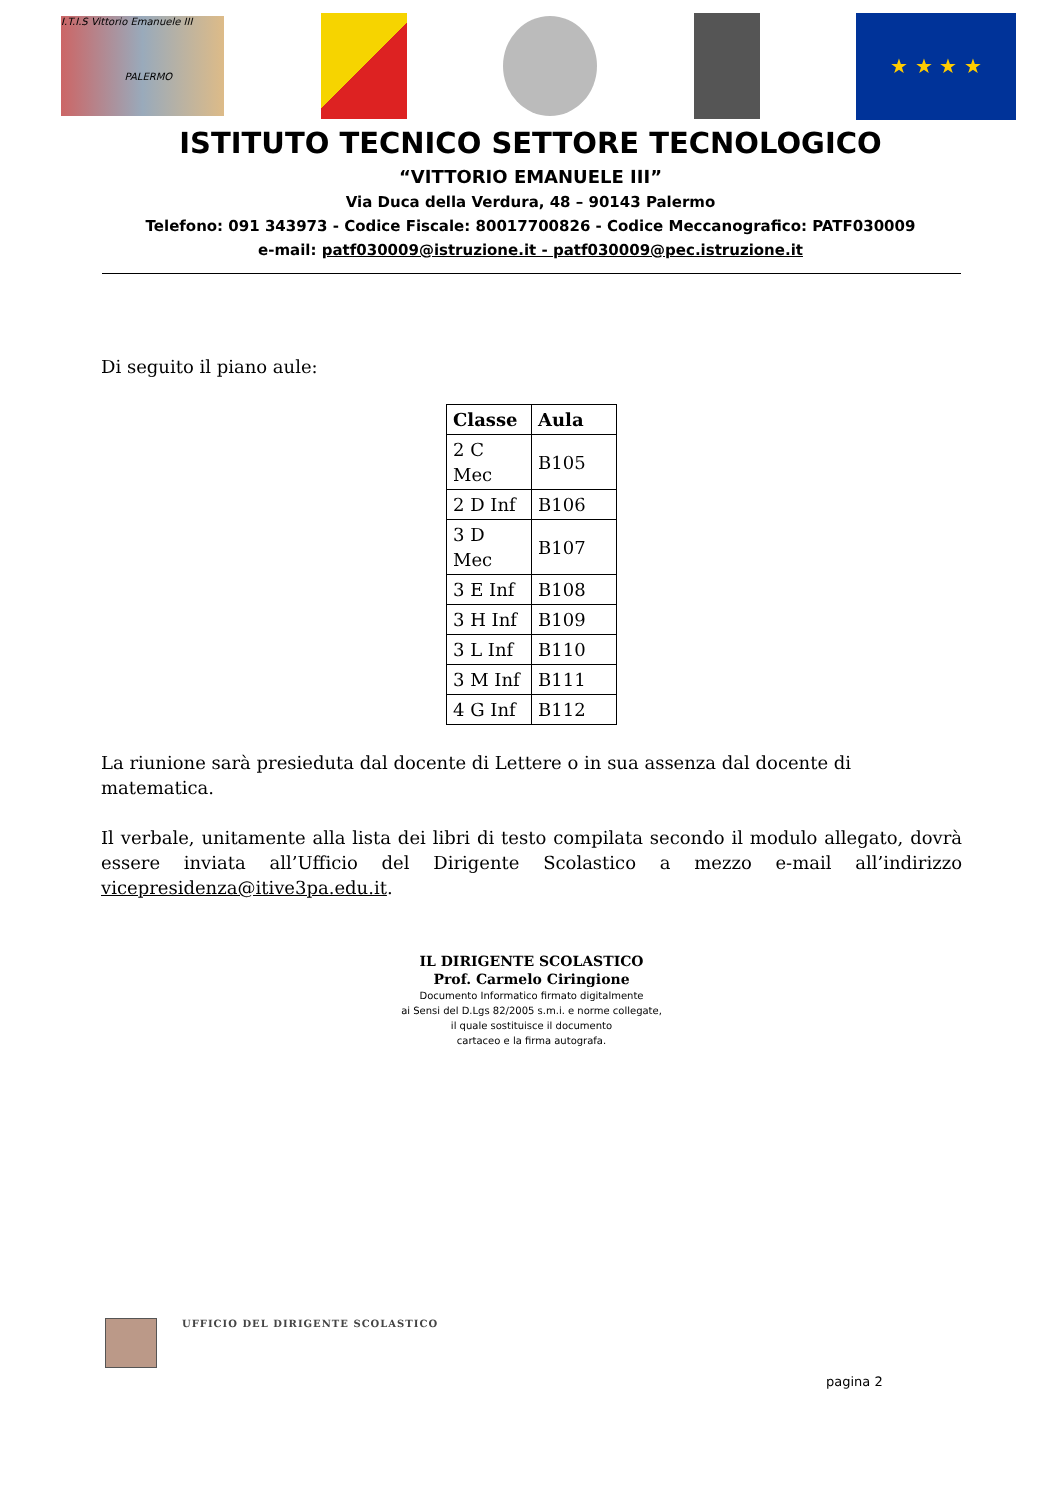I.T.I.S Vittorio Emanuele III
PALERMO
★ ★ ★ ★
ISTITUTO TECNICO SETTORE TECNOLOGICO
“VITTORIO EMANUELE III”
Via Duca della Verdura, 48 – 90143 Palermo
Telefono: 091 343973 - Codice Fiscale: 80017700826 - Codice Meccanografico: PATF030009
e-mail: patf030009@istruzione.it - patf030009@pec.istruzione.it
Di seguito il piano aule:
| Classe | Aula |
| --- | --- |
| 2 C Mec | B105 |
| 2 D Inf | B106 |
| 3 D Mec | B107 |
| 3 E Inf | B108 |
| 3 H Inf | B109 |
| 3 L Inf | B110 |
| 3 M Inf | B111 |
| 4 G Inf | B112 |
La riunione sarà presieduta dal docente di Lettere o in sua assenza dal docente di matematica.
Il verbale, unitamente alla lista dei libri di testo compilata secondo il modulo allegato, dovrà essere inviata all’Ufficio del Dirigente Scolastico a mezzo e-mail all’indirizzo vicepresidenza@itive3pa.edu.it.
IL DIRIGENTE SCOLASTICO
Prof. Carmelo Ciringione
Documento Informatico firmato digitalmente
ai Sensi del D.Lgs 82/2005 s.m.i. e norme collegate,
il quale sostituisce il documento
cartaceo e la firma autografa.
UFFICIO DEL DIRIGENTE SCOLASTICO
pagina 2